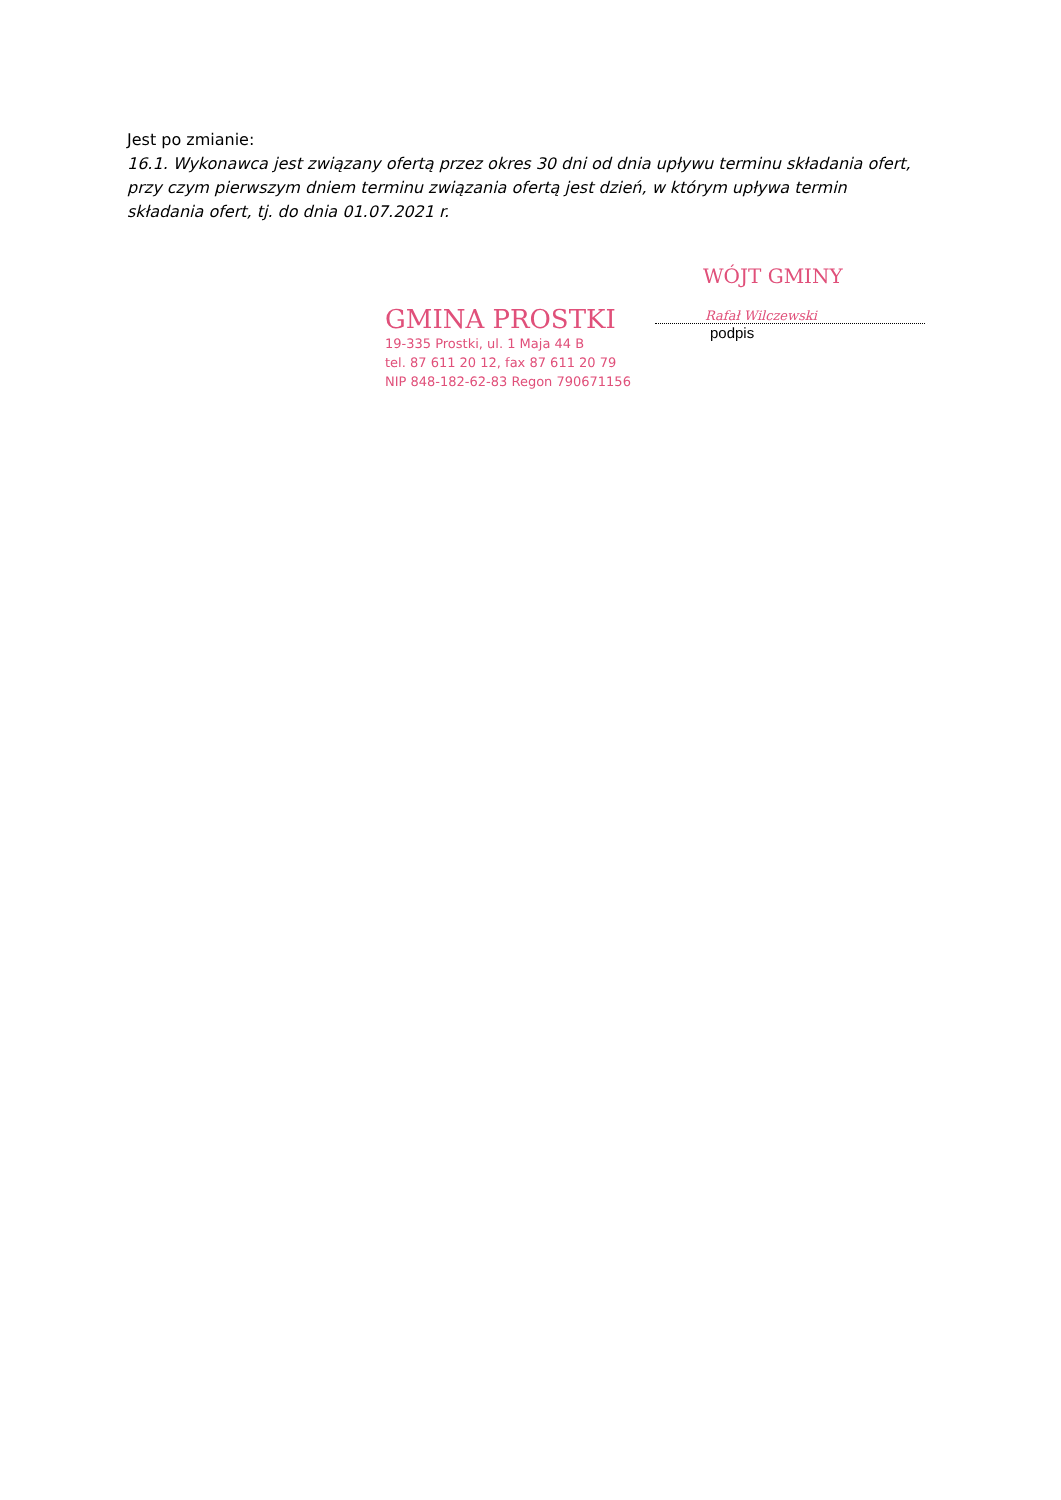Jest po zmianie:
16.1. Wykonawca jest związany ofertą przez okres 30 dni od dnia upływu terminu składania ofert, przy czym pierwszym dniem terminu związania ofertą jest dzień, w którym upływa termin składania ofert, tj. do dnia 01.07.2021 r.
GMINA PROSTKI
19-335 Prostki, ul. 1 Maja 44 B
tel. 87 611 20 12, fax 87 611 20 79
NIP 848-182-62-83 Regon 790671156
WÓJT GMINY
Rafał Wilczewski
podpis